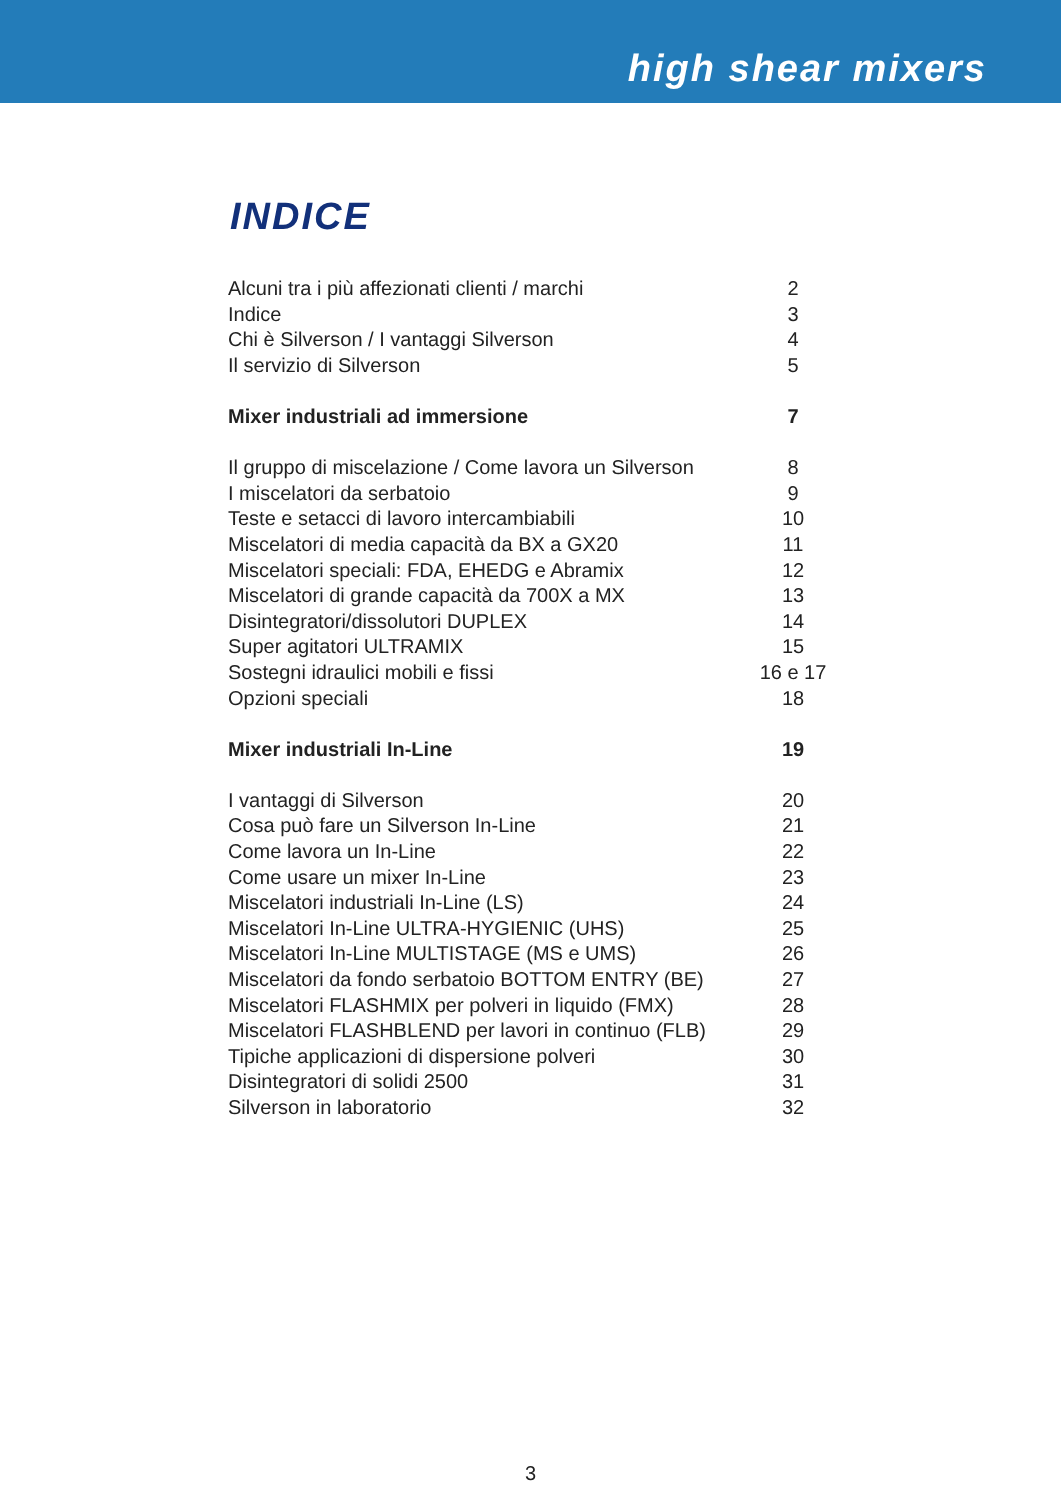high shear mixers
INDICE
| Alcuni tra i più affezionati clienti / marchi | 2 |
| Indice | 3 |
| Chi è Silverson / I vantaggi Silverson | 4 |
| Il servizio di Silverson | 5 |
| Mixer industriali ad immersione | 7 |
| Il gruppo di miscelazione / Come lavora un Silverson | 8 |
| I miscelatori da serbatoio | 9 |
| Teste e setacci di lavoro intercambiabili | 10 |
| Miscelatori di media capacità da BX a GX20 | 11 |
| Miscelatori speciali: FDA, EHEDG e Abramix | 12 |
| Miscelatori di grande capacità da 700X a MX | 13 |
| Disintegratori/dissolutori DUPLEX | 14 |
| Super agitatori ULTRAMIX | 15 |
| Sostegni idraulici mobili e fissi | 16 e 17 |
| Opzioni speciali | 18 |
| Mixer industriali In-Line | 19 |
| I vantaggi di Silverson | 20 |
| Cosa può fare un Silverson In-Line | 21 |
| Come lavora un In-Line | 22 |
| Come usare un mixer In-Line | 23 |
| Miscelatori industriali In-Line (LS) | 24 |
| Miscelatori In-Line ULTRA-HYGIENIC (UHS) | 25 |
| Miscelatori In-Line MULTISTAGE (MS e UMS) | 26 |
| Miscelatori da fondo serbatoio BOTTOM ENTRY (BE) | 27 |
| Miscelatori FLASHMIX per polveri in liquido (FMX) | 28 |
| Miscelatori FLASHBLEND per lavori in continuo (FLB) | 29 |
| Tipiche applicazioni di dispersione polveri | 30 |
| Disintegratori di solidi 2500 | 31 |
| Silverson in laboratorio | 32 |
3